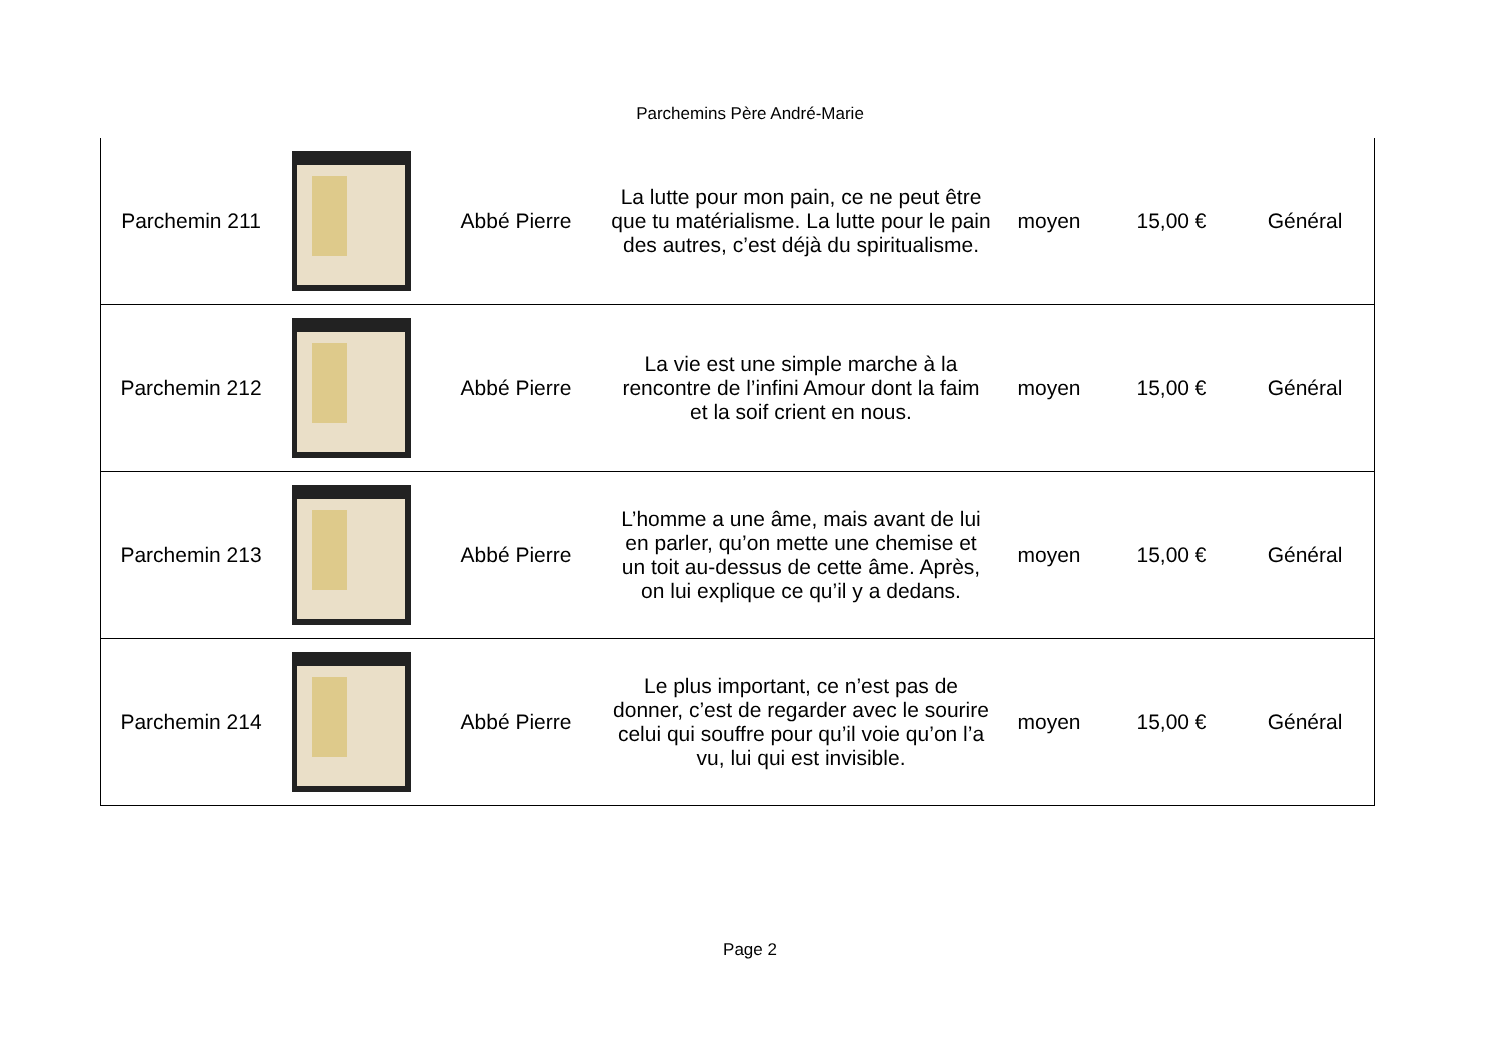Parchemins Père André-Marie
| Parchemin 211 | | Abbé Pierre | La lutte pour mon pain, ce ne peut être que tu matérialisme. La lutte pour le pain des autres, c’est déjà du spiritualisme. | moyen | 15,00 € | Général |
| Parchemin 212 | | Abbé Pierre | La vie est une simple marche à la rencontre de l’infini Amour dont la faim et la soif crient en nous. | moyen | 15,00 € | Général |
| Parchemin 213 | | Abbé Pierre | L’homme a une âme, mais avant de lui en parler, qu’on mette une chemise et un toit au-dessus de cette âme. Après, on lui explique ce qu’il y a dedans. | moyen | 15,00 € | Général |
| Parchemin 214 | | Abbé Pierre | Le plus important, ce n’est pas de donner, c’est de regarder avec le sourire celui qui souffre pour qu’il voie qu’on l’a vu, lui qui est invisible. | moyen | 15,00 € | Général |
Page 2